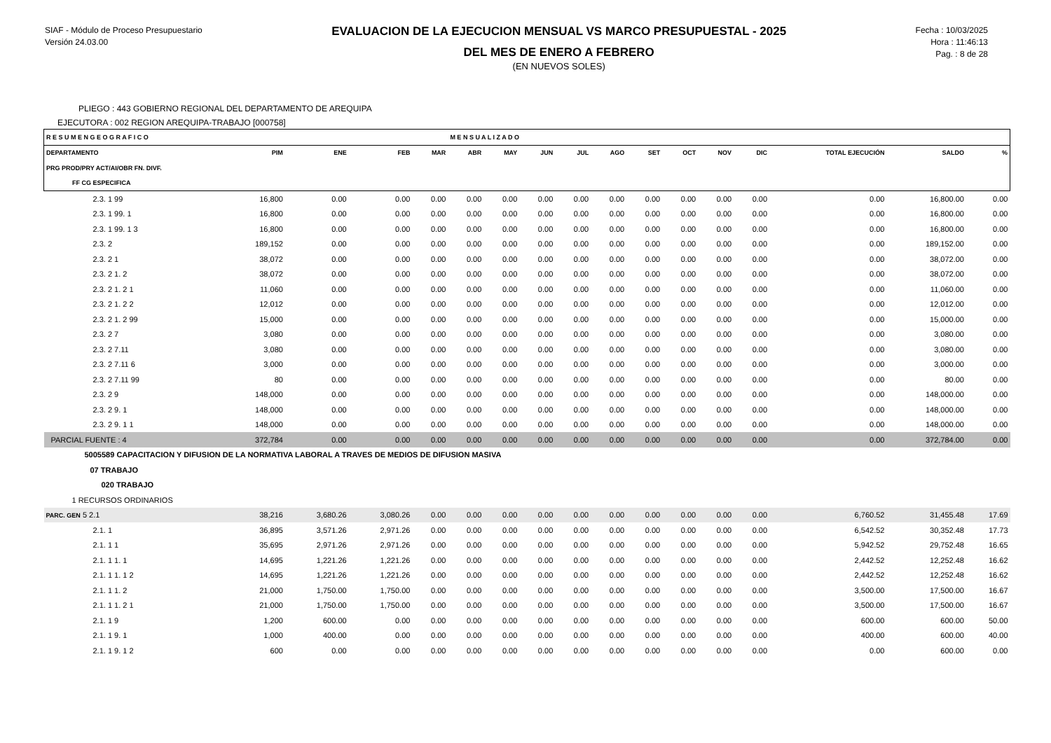SIAF - Módulo de Proceso Presupuestario
Versión 24.03.00
EVALUACION DE LA EJECUCION MENSUAL VS MARCO PRESUPUESTAL - 2025
DEL MES DE ENERO A FEBRERO
(EN NUEVOS SOLES)
Fecha : 10/03/2025
Hora : 11:46:13
Pag. : 8 de 28
PLIEGO : 443 GOBIERNO REGIONAL DEL DEPARTAMENTO DE AREQUIPA
EJECUTORA : 002 REGION AREQUIPA-TRABAJO [000758]
| R E S U M E N G E O G R A F I C O | | | | | M E N S U A L I Z A D O | | | | | | | | | | | |
| --- | --- | --- | --- | --- | --- | --- | --- | --- | --- | --- | --- | --- | --- | --- | --- | --- |
| DEPARTAMENTO | PIM | ENE | FEB | MAR | ABR | MAY | JUN | JUL | AGO | SET | OCT | NOV | DIC | TOTAL EJECUCIÓN | SALDO | % |
| PRG PROD/PRY ACT/AI/OBR FN. DIVF. | | | | | | | | | | | | | | | | |
| FF CG ESPECIFICA | | | | | | | | | | | | | | | | |
| 2.3. 1 99 | 16,800 | 0.00 | 0.00 | 0.00 | 0.00 | 0.00 | 0.00 | 0.00 | 0.00 | 0.00 | 0.00 | 0.00 | 0.00 | 0.00 | 16,800.00 | 0.00 |
| 2.3. 1 99. 1 | 16,800 | 0.00 | 0.00 | 0.00 | 0.00 | 0.00 | 0.00 | 0.00 | 0.00 | 0.00 | 0.00 | 0.00 | 0.00 | 0.00 | 16,800.00 | 0.00 |
| 2.3. 1 99. 1 3 | 16,800 | 0.00 | 0.00 | 0.00 | 0.00 | 0.00 | 0.00 | 0.00 | 0.00 | 0.00 | 0.00 | 0.00 | 0.00 | 0.00 | 16,800.00 | 0.00 |
| 2.3. 2 | 189,152 | 0.00 | 0.00 | 0.00 | 0.00 | 0.00 | 0.00 | 0.00 | 0.00 | 0.00 | 0.00 | 0.00 | 0.00 | 0.00 | 189,152.00 | 0.00 |
| 2.3. 2 1 | 38,072 | 0.00 | 0.00 | 0.00 | 0.00 | 0.00 | 0.00 | 0.00 | 0.00 | 0.00 | 0.00 | 0.00 | 0.00 | 0.00 | 38,072.00 | 0.00 |
| 2.3. 2 1. 2 | 38,072 | 0.00 | 0.00 | 0.00 | 0.00 | 0.00 | 0.00 | 0.00 | 0.00 | 0.00 | 0.00 | 0.00 | 0.00 | 0.00 | 38,072.00 | 0.00 |
| 2.3. 2 1. 2 1 | 11,060 | 0.00 | 0.00 | 0.00 | 0.00 | 0.00 | 0.00 | 0.00 | 0.00 | 0.00 | 0.00 | 0.00 | 0.00 | 0.00 | 11,060.00 | 0.00 |
| 2.3. 2 1. 2 2 | 12,012 | 0.00 | 0.00 | 0.00 | 0.00 | 0.00 | 0.00 | 0.00 | 0.00 | 0.00 | 0.00 | 0.00 | 0.00 | 0.00 | 12,012.00 | 0.00 |
| 2.3. 2 1. 2 99 | 15,000 | 0.00 | 0.00 | 0.00 | 0.00 | 0.00 | 0.00 | 0.00 | 0.00 | 0.00 | 0.00 | 0.00 | 0.00 | 0.00 | 15,000.00 | 0.00 |
| 2.3. 2 7 | 3,080 | 0.00 | 0.00 | 0.00 | 0.00 | 0.00 | 0.00 | 0.00 | 0.00 | 0.00 | 0.00 | 0.00 | 0.00 | 0.00 | 3,080.00 | 0.00 |
| 2.3. 2 7.11 | 3,080 | 0.00 | 0.00 | 0.00 | 0.00 | 0.00 | 0.00 | 0.00 | 0.00 | 0.00 | 0.00 | 0.00 | 0.00 | 0.00 | 3,080.00 | 0.00 |
| 2.3. 2 7.11 6 | 3,000 | 0.00 | 0.00 | 0.00 | 0.00 | 0.00 | 0.00 | 0.00 | 0.00 | 0.00 | 0.00 | 0.00 | 0.00 | 0.00 | 3,000.00 | 0.00 |
| 2.3. 2 7.11 99 | 80 | 0.00 | 0.00 | 0.00 | 0.00 | 0.00 | 0.00 | 0.00 | 0.00 | 0.00 | 0.00 | 0.00 | 0.00 | 0.00 | 80.00 | 0.00 |
| 2.3. 2 9 | 148,000 | 0.00 | 0.00 | 0.00 | 0.00 | 0.00 | 0.00 | 0.00 | 0.00 | 0.00 | 0.00 | 0.00 | 0.00 | 0.00 | 148,000.00 | 0.00 |
| 2.3. 2 9. 1 | 148,000 | 0.00 | 0.00 | 0.00 | 0.00 | 0.00 | 0.00 | 0.00 | 0.00 | 0.00 | 0.00 | 0.00 | 0.00 | 0.00 | 148,000.00 | 0.00 |
| 2.3. 2 9. 1 1 | 148,000 | 0.00 | 0.00 | 0.00 | 0.00 | 0.00 | 0.00 | 0.00 | 0.00 | 0.00 | 0.00 | 0.00 | 0.00 | 0.00 | 148,000.00 | 0.00 |
| PARCIAL FUENTE : 4 | 372,784 | 0.00 | 0.00 | 0.00 | 0.00 | 0.00 | 0.00 | 0.00 | 0.00 | 0.00 | 0.00 | 0.00 | 0.00 | 0.00 | 372,784.00 | 0.00 |
| 5005589 CAPACITACION Y DIFUSION DE LA NORMATIVA LABORAL A TRAVES DE MEDIOS DE DIFUSION MASIVA | | | | | | | | | | | | | | | | |
| 07 TRABAJO | | | | | | | | | | | | | | | | |
| 020 TRABAJO | | | | | | | | | | | | | | | | |
| 1 RECURSOS ORDINARIOS | | | | | | | | | | | | | | | | |
| PARC. GEN 5 2.1 | 38,216 | 3,680.26 | 3,080.26 | 0.00 | 0.00 | 0.00 | 0.00 | 0.00 | 0.00 | 0.00 | 0.00 | 0.00 | 0.00 | 6,760.52 | 31,455.48 | 17.69 |
| 2.1. 1 | 36,895 | 3,571.26 | 2,971.26 | 0.00 | 0.00 | 0.00 | 0.00 | 0.00 | 0.00 | 0.00 | 0.00 | 0.00 | 0.00 | 6,542.52 | 30,352.48 | 17.73 |
| 2.1. 1 1 | 35,695 | 2,971.26 | 2,971.26 | 0.00 | 0.00 | 0.00 | 0.00 | 0.00 | 0.00 | 0.00 | 0.00 | 0.00 | 0.00 | 5,942.52 | 29,752.48 | 16.65 |
| 2.1. 1 1. 1 | 14,695 | 1,221.26 | 1,221.26 | 0.00 | 0.00 | 0.00 | 0.00 | 0.00 | 0.00 | 0.00 | 0.00 | 0.00 | 0.00 | 2,442.52 | 12,252.48 | 16.62 |
| 2.1. 1 1. 1 2 | 14,695 | 1,221.26 | 1,221.26 | 0.00 | 0.00 | 0.00 | 0.00 | 0.00 | 0.00 | 0.00 | 0.00 | 0.00 | 0.00 | 2,442.52 | 12,252.48 | 16.62 |
| 2.1. 1 1. 2 | 21,000 | 1,750.00 | 1,750.00 | 0.00 | 0.00 | 0.00 | 0.00 | 0.00 | 0.00 | 0.00 | 0.00 | 0.00 | 0.00 | 3,500.00 | 17,500.00 | 16.67 |
| 2.1. 1 1. 2 1 | 21,000 | 1,750.00 | 1,750.00 | 0.00 | 0.00 | 0.00 | 0.00 | 0.00 | 0.00 | 0.00 | 0.00 | 0.00 | 0.00 | 3,500.00 | 17,500.00 | 16.67 |
| 2.1. 1 9 | 1,200 | 600.00 | 0.00 | 0.00 | 0.00 | 0.00 | 0.00 | 0.00 | 0.00 | 0.00 | 0.00 | 0.00 | 0.00 | 600.00 | 600.00 | 50.00 |
| 2.1. 1 9. 1 | 1,000 | 400.00 | 0.00 | 0.00 | 0.00 | 0.00 | 0.00 | 0.00 | 0.00 | 0.00 | 0.00 | 0.00 | 0.00 | 400.00 | 600.00 | 40.00 |
| 2.1. 1 9. 1 2 | 600 | 0.00 | 0.00 | 0.00 | 0.00 | 0.00 | 0.00 | 0.00 | 0.00 | 0.00 | 0.00 | 0.00 | 0.00 | 0.00 | 600.00 | 0.00 |